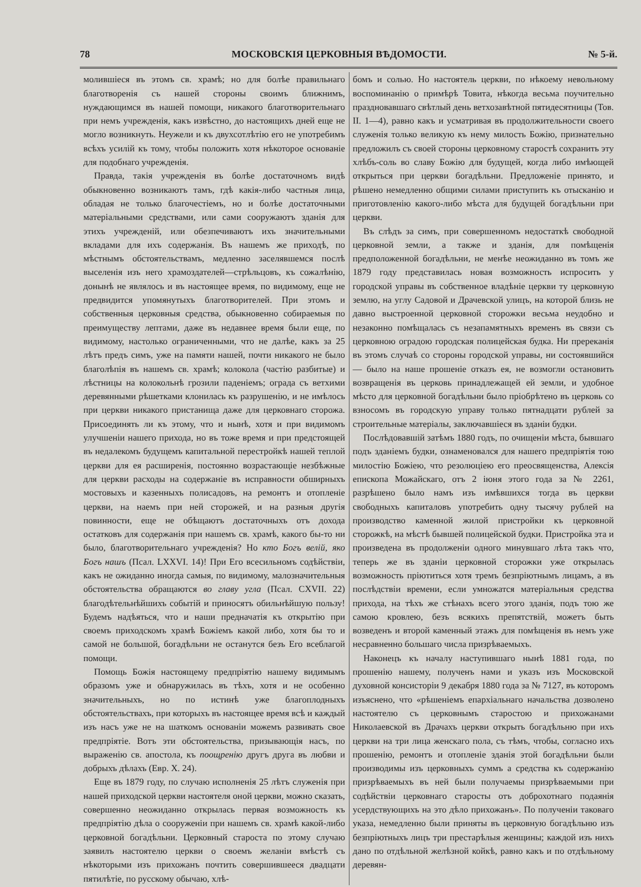78 МОСКОВСКІЯ ЦЕРКОВНЫЯ ВѢДОМОСТИ. № 5-й.
молившіеся въ этомъ св. храмѣ; но для болѣе правильнаго благотворенія съ нашей стороны своимъ ближнимъ, нуждающимся въ нашей помощи, никакого благотворительнаго при немъ учрежденія, какъ извѣстно, до настоящихъ дней еще не могло возникнуть. Неужели и къ двухсотлѣтію его не употребимъ всѣхъ усилій къ тому, чтобы положить хотя нѣкоторое основаніе для подобнаго учрежденія.
Правда, такія учрежденія въ болѣе достаточномъ видѣ обыкновенно возникаютъ тамъ, гдѣ какія-либо частныя лица, обладая не только благочестіемъ, но и болѣе достаточными матеріальными средствами, или сами сооружаютъ зданія для этихъ учрежденій, или обезпечиваютъ ихъ значительными вкладами для ихъ содержанія. Въ нашемъ же приходѣ, по мѣстнымъ обстоятельствамъ, медленно заселявшемся послѣ выселенія изъ него храмоздателей—стрѣльцовъ, къ сожалѣнію, донынѣ не являлось и въ настоящее время, по видимому, еще не предвидится упомянутыхъ благотворителей. При этомъ и собственныя церковныя средства, обыкновенно собираемыя по преимуществу лептами, даже въ недавнее время были еще, по видимому, настолько ограниченными, что не далѣе, какъ за 25 лѣтъ предъ симъ, уже на памяти нашей, почти никакого не было благолѣпія въ нашемъ св. храмѣ; колокола (частію разбитые) и лѣстницы на колокольнѣ грозили паденіемъ; ограда съ ветхими деревянными рѣшетками клонилась къ разрушенію, и не имѣлось при церкви никакого пристанища даже для церковнаго сторожа. Присоединять ли къ этому, что и нынѣ, хотя и при видимомъ улучшеніи нашего прихода, но въ тоже время и при предстоящей въ недалекомъ будущемъ капитальной перестройкѣ нашей теплой церкви для ея расширенія, постоянно возрастающіе незбѣжные для церкви расходы на содержаніе въ исправности обширныхъ мостовыхъ и казенныхъ полисадовъ, на ремонтъ и отопленіе церкви, на наемъ при ней сторожей, и на разныя другія повинности, еще не обѣщаютъ достаточныхъ отъ дохода остатковъ для содержанія при нашемъ св. храмѣ, какого бы-то ни было, благотворительнаго учрежденія? Но кто Богъ велій, яко Богъ нашъ (Псал. LXXVI. 14)! При Его всесильномъ содѣйствіи, какъ не ожиданно иногда самыя, по видимому, малозначительныя обстоятельства обращаются во главу угла (Псал. CXVII. 22) благодѣтельнѣйшихъ событій и приносятъ обильнѣйшую пользу! Будемъ надѣяться, что и наши предначатія къ открытію при своемъ приходскомъ храмѣ Божіемъ какой либо, хотя бы то и самой не большой, богадѣльни не останутся безъ Его всеблагой помощи.
Помощь Божія настоящему предпріятію нашему видимымъ образомъ уже и обнаружилась въ тѣхъ, хотя и не особенно значительныхъ, но по истинѣ уже благоплодныхъ обстоятельствахъ, при которыхъ въ настоящее время всѣ и каждый изъ насъ уже не на шаткомъ основаніи можемъ развивать свое предпріятіе. Вотъ эти обстоятельства, призывающія насъ, по выраженію св. апостола, къ поощренію другъ друга въ любви и добрыхъ дѣлахъ (Евр. X. 24).
Еще въ 1879 году, по случаю исполненія 25 лѣтъ служенія при нашей приходской церкви настоятеля оной церкви, можно сказать, совершенно неожиданно открылась первая возможность къ предпріятію дѣла о сооруженіи при нашемъ св. храмѣ какой-либо церковной богадѣльни. Церковный староста по этому случаю заявилъ настоятелю церкви о своемъ желаніи вмѣстѣ съ нѣкоторыми изъ прихожанъ почтить совершившееся двадцати пятилѣтіе, по русскому обычаю, хлѣ-
бомъ и солью. Но настоятель церкви, по нѣкоему невольному воспоминанію о примѣрѣ Товита, нѣкогда весьма поучительно праздновавшаго свѣтлый день ветхозавѣтной пятидесятницы (Тов. II. 1—4), равно какъ и усматривая въ продолжительности своего служенія только великую къ нему милость Божію, признательно предложилъ съ своей стороны церковному старостѣ сохранить эту хлѣбъ-соль во славу Божію для будущей, когда либо имѣющей открыться при церкви богадѣльни. Предложеніе принято, и рѣшено немедленно общими силами приступить къ отысканію и приготовленію какого-либо мѣста для будущей богадѣльни при церкви.
Въ слѣдъ за симъ, при совершенномъ недостаткѣ свободной церковной земли, а также и зданія, для помѣщенія предположенной богадѣльни, не менѣе неожиданно въ томъ же 1879 году представилась новая возможность испросить у городской управы въ собственное владѣніе церкви ту церковную землю, на углу Садовой и Драчевской улицъ, на которой близь не давно выстроенной церковной сторожки весьма неудобно и незаконно помѣщалась съ незапамятныхъ временъ въ связи съ церковною оградою городская полицейская будка. Ни пререканія въ этомъ случаѣ со стороны городской управы, ни состоявшийся — было на наше прошеніе отказъ ея, не возмогли остановить возвращенія въ церковь принадлежащей ей земли, и удобное мѣсто для церковной богадѣльни было пріобрѣтено въ церковь со взносомъ въ городскую управу только пятнадцати рублей за строительные матеріалы, заключавшіеся въ зданіи будки.
Послѣдовавшій затѣмъ 1880 годъ, по очищеніи мѣста, бывшаго подъ зданіемъ будки, ознаменовался для нашего предпріятія тою милостію Божіею, что резолюціею его преосвященства, Алексія епископа Можайскаго, отъ 2 іюня этого года за № 2261, разрѣшено было намъ изъ имѣвшихся тогда въ церкви свободныхъ капиталовъ употребить одну тысячу рублей на производство каменной жилой пристройки къ церковной сторожкѣ, на мѣстѣ бывшей полицейской будки. Пристройка эта и произведена въ продолженіи одного минувшаго лѣта такъ что, теперь же въ зданіи церковной сторожки уже открылась возможность пріютиться хотя тремъ безпріютнымъ лицамъ, а въ послѣдствіи времени, если умножатся матеріальныя средства прихода, на тѣхъ же стѣнахъ всего этого зданія, подъ тою же самою кровлею, безъ всякихъ препятствій, можетъ быть возведенъ и второй каменный этажъ для помѣщенія въ немъ уже несравненно большаго числа призрѣваемыхъ.
Наконецъ къ началу наступившаго нынѣ 1881 года, по прошенію нашему, полученъ нами и указъ изъ Московской духовной консисторіи 9 декабря 1880 года за № 7127, въ которомъ изъяснено, что «рѣшеніемъ епархіальнаго начальства дозволено настоятелю съ церковнымъ старостою и прихожанами Николаевской въ Драчахъ церкви открыть богадѣльню при ихъ церкви на три лица женскаго пола, съ тѣмъ, чтобы, согласно ихъ прошенію, ремонтъ и отопленіе зданія этой богадѣльни были производимы изъ церковныхъ суммъ а средства къ содержанію призрѣваемыхъ въ ней были получаемы призрѣваемыми при содѣйствіи церковнаго старосты отъ доброхотнаго подаянія усердствующихъ на это дѣло прихожанъ». По полученіи таковаго указа, немедленно были приняты въ церковную богадѣльню изъ безпріютныхъ лицъ три престарѣлыя женщины; каждой изъ нихъ дано по отдѣльной желѣзной койкѣ, равно какъ и по отдѣльному деревян-